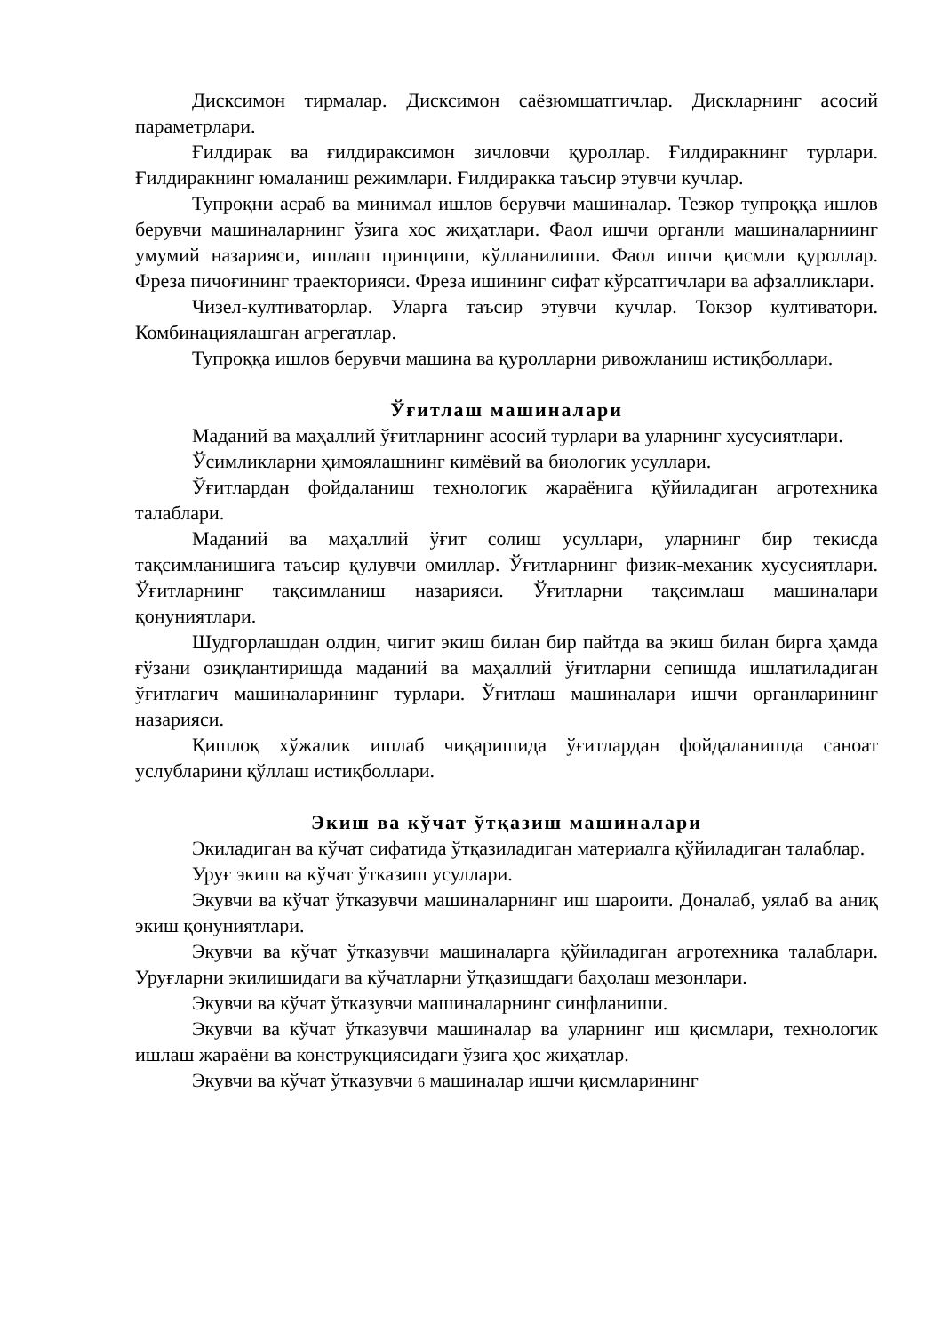Дисксимон тирмалар. Дисксимон саёзюмшатгичлар. Дискларнинг асосий параметрлари.
Ғилдирак ва ғилдираксимон зичловчи қуроллар. Ғилдиракнинг турлари. Ғилдиракнинг юмаланиш режимлари. Ғилдиракка таъсир этувчи кучлар.
Тупроқни асраб ва минимал ишлов берувчи машиналар. Тезкор тупроққа ишлов берувчи машиналарнинг ўзига хос жиҳатлари. Фаол ишчи органли машиналарниинг умумий назарияси, ишлаш принципи, кўлланилиши. Фаол ишчи қисмли қуроллар. Фреза пичоғининг траекторияси. Фреза ишининг сифат кўрсатгичлари ва афзалликлари.
Чизел-култиваторлар. Уларга таъсир этувчи кучлар. Токзор култиватори. Комбинациялашган агрегатлар.
Тупроққа ишлов берувчи машина ва қуролларни ривожланиш истиқболлари.
Ўғитлаш машиналари
Маданий ва маҳаллий ўғитларнинг асосий турлари ва уларнинг хусусиятлари.
Ўсимликларни ҳимоялашнинг кимёвий ва биологик усуллари.
Ўғитлардан фойдаланиш технологик жараёнига қўйиладиган агротехника талаблари.
Маданий ва маҳаллий ўғит солиш усуллари, уларнинг бир текисда тақсимланишига таъсир қулувчи омиллар. Ўғитларнинг физик-механик хусусиятлари. Ўғитларнинг тақсимланиш назарияси. Ўғитларни тақсимлаш машиналари қонуниятлари.
Шудгорлашдан олдин, чигит экиш билан бир пайтда ва экиш билан бирга ҳамда ғўзани озиқлантиришда маданий ва маҳаллий ўғитларни сепишда ишлатиладиган ўғитлагич машиналарининг турлари. Ўғитлаш машиналари ишчи органларининг назарияси.
Қишлоқ хўжалик ишлаб чиқаришида ўғитлардан фойдаланишда саноат услубларини қўллаш истиқболлари.
Экиш ва кўчат ўтқазиш машиналари
Экиладиган ва кўчат сифатида ўтқазиладиган материалга қўйиладиган талаблар.
Уруғ экиш ва кўчат ўтказиш усуллари.
Экувчи ва кўчат ўтказувчи машиналарнинг иш шароити. Доналаб, уялаб ва аниқ экиш қонуниятлари.
Экувчи ва кўчат ўтказувчи машиналарга қўйиладиган агротехника талаблари. Уруғларни экилишидаги ва кўчатларни ўтқазишдаги баҳолаш мезонлари.
Экувчи ва кўчат ўтказувчи машиналарнинг синфланиши.
Экувчи ва кўчат ўтказувчи машиналар ва уларнинг иш қисмлари, технологик ишлаш жараёни ва конструкциясидаги ўзига ҳос жиҳатлар.
Экувчи ва кўчат ўтказувчи 6 машиналар ишчи қисмларининг